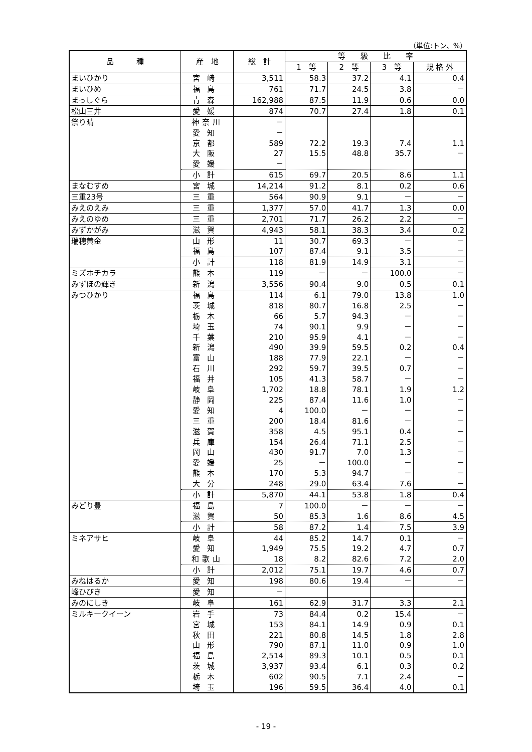（単位:トン、%）
| 品 種 | 産 地 | 総 計 | 等 級 比 率 | | | |
| --- | --- | --- | --- | --- | --- | --- |
| | | | 1 等 | 2 等 | 3 等 | 規 格 外 |
| まいひかり | 宮崎 | 3,511 | 58.3 | 37.2 | 4.1 | 0.4 |
| まいひめ | 福島 | 761 | 71.7 | 24.5 | 3.8 | － |
| まっしぐら | 青森 | 162,988 | 87.5 | 11.9 | 0.6 | 0.0 |
| 松山三井 | 愛媛 | 874 | 70.7 | 27.4 | 1.8 | 0.1 |
| 祭り晴 | 神奈川 | － | | | | |
| | 愛知 | － | | | | |
| | 京都 | 589 | 72.2 | 19.3 | 7.4 | 1.1 |
| | 大阪 | 27 | 15.5 | 48.8 | 35.7 | － |
| | 愛媛 | － | | | | |
| | 小計 | 615 | 69.7 | 20.5 | 8.6 | 1.1 |
| まなむすめ | 宮城 | 14,214 | 91.2 | 8.1 | 0.2 | 0.6 |
| 三重23号 | 三重 | 564 | 90.9 | 9.1 | － | － |
| みえのえみ | 三重 | 1,377 | 57.0 | 41.7 | 1.3 | 0.0 |
| みえのゆめ | 三重 | 2,701 | 71.7 | 26.2 | 2.2 | － |
| みずかがみ | 滋賀 | 4,943 | 58.1 | 38.3 | 3.4 | 0.2 |
| 瑞穂黄金 | 山形 | 11 | 30.7 | 69.3 | － | － |
| | 福島 | 107 | 87.4 | 9.1 | 3.5 | － |
| | 小計 | 118 | 81.9 | 14.9 | 3.1 | － |
| ミズホチカラ | 熊本 | 119 | － | － | 100.0 | － |
| みずほの輝き | 新潟 | 3,556 | 90.4 | 9.0 | 0.5 | 0.1 |
| みつひかり | 福島 | 114 | 6.1 | 79.0 | 13.8 | 1.0 |
| | 茨城 | 818 | 80.7 | 16.8 | 2.5 | － |
| | 栃木 | 66 | 5.7 | 94.3 | － | － |
| | 埼玉 | 74 | 90.1 | 9.9 | － | － |
| | 千葉 | 210 | 95.9 | 4.1 | － | － |
| | 新潟 | 490 | 39.9 | 59.5 | 0.2 | 0.4 |
| | 富山 | 188 | 77.9 | 22.1 | － | － |
| | 石川 | 292 | 59.7 | 39.5 | 0.7 | － |
| | 福井 | 105 | 41.3 | 58.7 | － | － |
| | 岐阜 | 1,702 | 18.8 | 78.1 | 1.9 | 1.2 |
| | 静岡 | 225 | 87.4 | 11.6 | 1.0 | － |
| | 愛知 | 4 | 100.0 | － | － | － |
| | 三重 | 200 | 18.4 | 81.6 | － | － |
| | 滋賀 | 358 | 4.5 | 95.1 | 0.4 | － |
| | 兵庫 | 154 | 26.4 | 71.1 | 2.5 | － |
| | 岡山 | 430 | 91.7 | 7.0 | 1.3 | － |
| | 愛媛 | 25 | － | 100.0 | － | － |
| | 熊本 | 170 | 5.3 | 94.7 | － | － |
| | 大分 | 248 | 29.0 | 63.4 | 7.6 | － |
| | 小計 | 5,870 | 44.1 | 53.8 | 1.8 | 0.4 |
| みどり豊 | 福島 | 7 | 100.0 | － | － | － |
| | 滋賀 | 50 | 85.3 | 1.6 | 8.6 | 4.5 |
| | 小計 | 58 | 87.2 | 1.4 | 7.5 | 3.9 |
| ミネアサヒ | 岐阜 | 44 | 85.2 | 14.7 | 0.1 | － |
| | 愛知 | 1,949 | 75.5 | 19.2 | 4.7 | 0.7 |
| | 和歌山 | 18 | 8.2 | 82.6 | 7.2 | 2.0 |
| | 小計 | 2,012 | 75.1 | 19.7 | 4.6 | 0.7 |
| みねはるか | 愛知 | 198 | 80.6 | 19.4 | － | － |
| 峰ひびき | 愛知 | － | | | | |
| みのにしき | 岐阜 | 161 | 62.9 | 31.7 | 3.3 | 2.1 |
| ミルキークイーン | 岩手 | 73 | 84.4 | 0.2 | 15.4 | － |
| | 宮城 | 153 | 84.1 | 14.9 | 0.9 | 0.1 |
| | 秋田 | 221 | 80.8 | 14.5 | 1.8 | 2.8 |
| | 山形 | 790 | 87.1 | 11.0 | 0.9 | 1.0 |
| | 福島 | 2,514 | 89.3 | 10.1 | 0.5 | 0.1 |
| | 茨城 | 3,937 | 93.4 | 6.1 | 0.3 | 0.2 |
| | 栃木 | 602 | 90.5 | 7.1 | 2.4 | － |
| | 埼玉 | 196 | 59.5 | 36.4 | 4.0 | 0.1 |
- 19 -